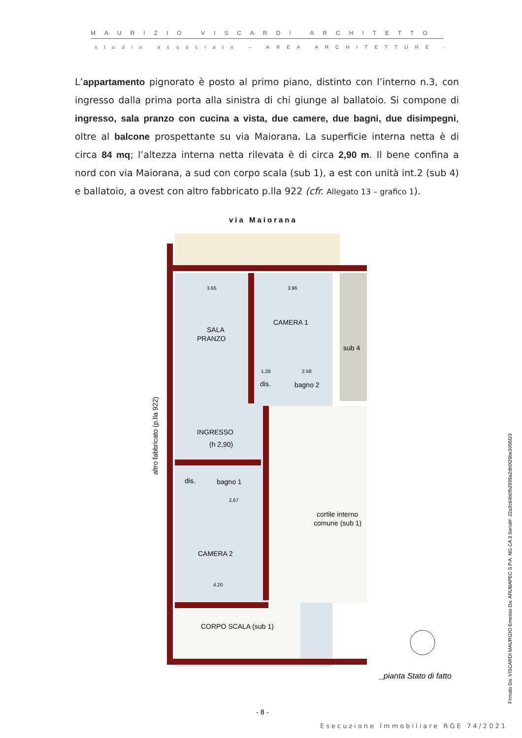MAURIZIO VISCARDI ARCHITETTO
studio associato – AREA ARCHITETTURE -
L’appartamento pignorato è posto al primo piano, distinto con l’interno n.3, con ingresso dalla prima porta alla sinistra di chi giunge al ballatoio. Si compone di ingresso, sala pranzo con cucina a vista, due camere, due bagni, due disimpegni, oltre al balcone prospettante su via Maiorana. La superficie interna netta è di circa 84 mq; l’altezza interna netta rilevata è di circa 2,90 m. Il bene confina a nord con via Maiorana, a sud con corpo scala (sub 1), a est con unità int.2 (sub 4) e ballatoio, a ovest con altro fabbricato p.lla 922 (cfr. Allegato 13 – grafico 1).
via Maiorana
SALA
PRANZO
CAMERA 1
sub 4
dis.
bagno 2
INGRESSO
(h 2,90)
dis.
bagno 1
CAMERA 2
cortile interno
comune (sub 1)
CORPO SCALA (sub 1)
altro fabbricato (p.lla 922)
3.65
3.96
1.28
2.58
2.67
4.20
_pianta Stato di fatto
- 8 -
Esecuzione Immobiliare RGE 74/2021
Firmato Da: VISCARDI MAURIZIO Emesso Da: ARUBAPEC S.P.A. NG CA 3 Serial#: 22a3c64b0fb2999a2db0f29be3055f23